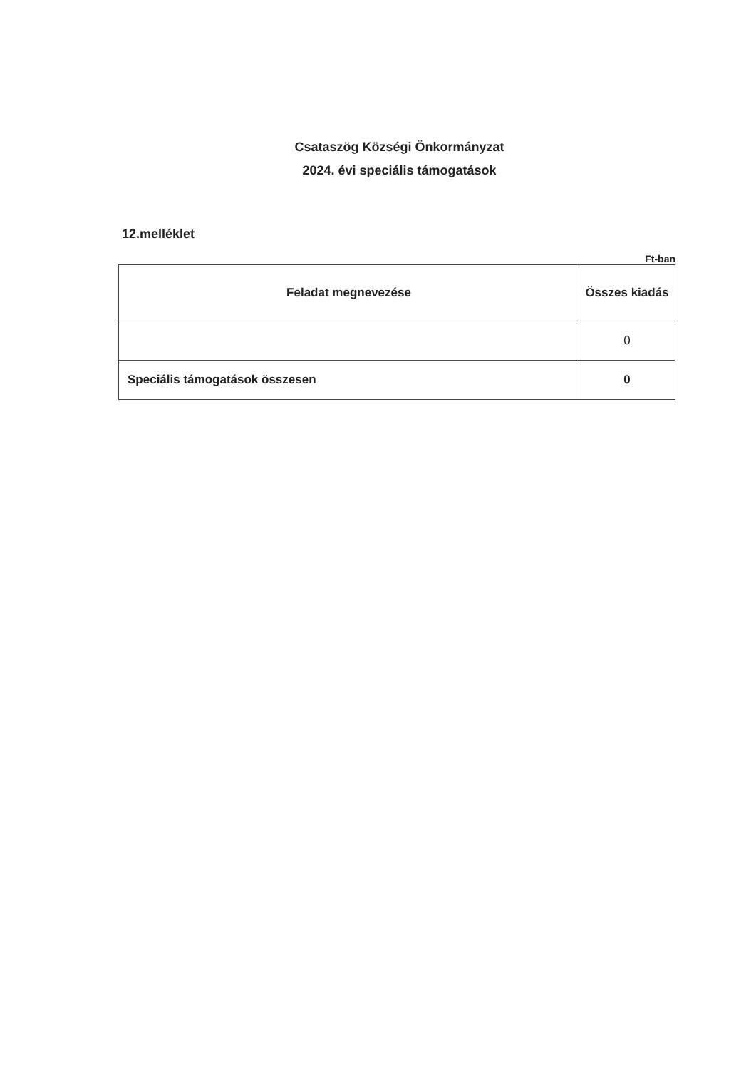Csataszög Községi Önkormányzat
2024. évi speciális támogatások
12.melléklet
Ft-ban
| Feladat megnevezése | Összes kiadás |
| --- | --- |
| | 0 |
| Speciális támogatások összesen | 0 |